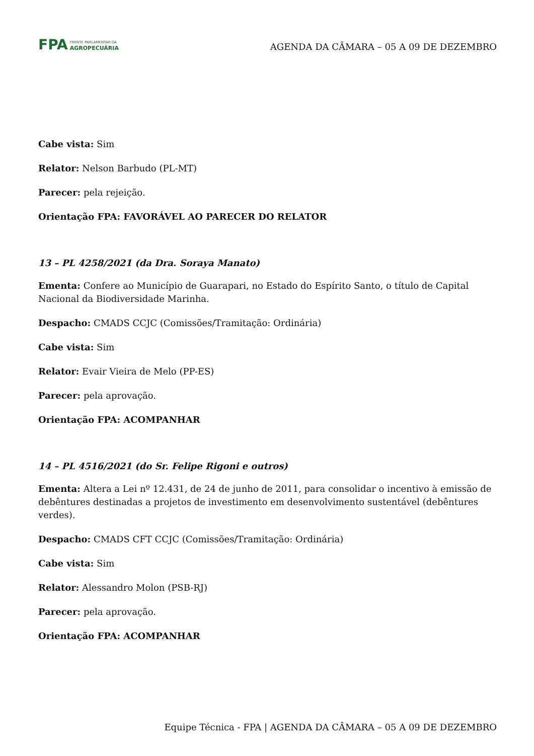FPA FRENTE PARLAMENTAR DA
AGROPECUÁRIA
AGENDA DA CÂMARA – 05 A 09 DE DEZEMBRO
Cabe vista: Sim
Relator: Nelson Barbudo (PL-MT)
Parecer: pela rejeição.
Orientação FPA: FAVORÁVEL AO PARECER DO RELATOR
13 – PL 4258/2021 (da Dra. Soraya Manato)
Ementa: Confere ao Município de Guarapari, no Estado do Espírito Santo, o título de Capital Nacional da Biodiversidade Marinha.
Despacho: CMADS CCJC (Comissões/Tramitação: Ordinária)
Cabe vista: Sim
Relator: Evair Vieira de Melo (PP-ES)
Parecer: pela aprovação.
Orientação FPA: ACOMPANHAR
14 – PL 4516/2021 (do Sr. Felipe Rigoni e outros)
Ementa: Altera a Lei nº 12.431, de 24 de junho de 2011, para consolidar o incentivo à emissão de debêntures destinadas a projetos de investimento em desenvolvimento sustentável (debêntures verdes).
Despacho: CMADS CFT CCJC (Comissões/Tramitação: Ordinária)
Cabe vista: Sim
Relator: Alessandro Molon (PSB-RJ)
Parecer: pela aprovação.
Orientação FPA: ACOMPANHAR
Equipe Técnica - FPA | AGENDA DA CÂMARA – 05 A 09 DE DEZEMBRO